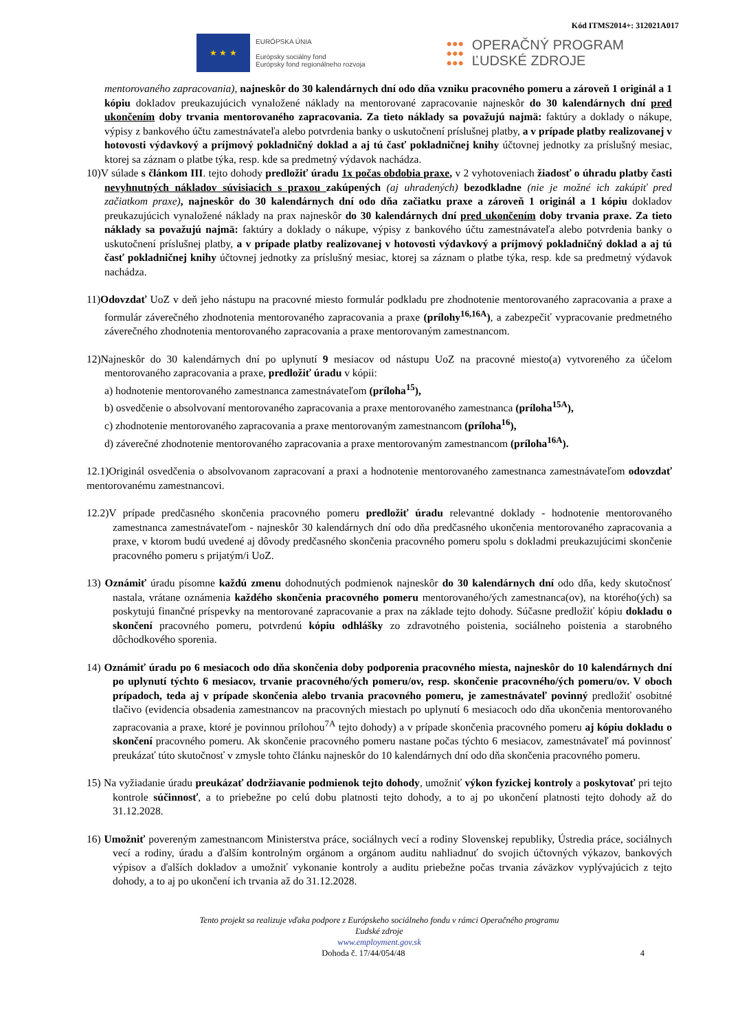Kód ITMS2014+: 312021A017
★ ★ ★
EURÓPSKA ÚNIA
Európsky sociálny fond
Európsky fond regionálneho rozvoja
●●●
●●●
●●●
OPERAČNÝ PROGRAM
ĽUDSKÉ ZDROJE
mentorovaného zapracovania), najneskôr do 30 kalendárnych dní odo dňa vzniku pracovného pomeru a zároveň 1 originál a 1 kópiu dokladov preukazujúcich vynaložené náklady na mentorované zapracovanie najneskôr do 30 kalendárnych dní pred ukončením doby trvania mentorovaného zapracovania. Za tieto náklady sa považujú najmä: faktúry a doklady o nákupe, výpisy z bankového účtu zamestnávateľa alebo potvrdenia banky o uskutočnení príslušnej platby, a v prípade platby realizovanej v hotovosti výdavkový a príjmový pokladničný doklad a aj tú časť pokladničnej knihy účtovnej jednotky za príslušný mesiac, ktorej sa záznam o platbe týka, resp. kde sa predmetný výdavok nachádza.
10)V súlade s článkom III. tejto dohody predložiť úradu 1x počas obdobia praxe, v 2 vyhotoveniach žiadosť o úhradu platby časti nevyhnutných nákladov súvisiacich s praxou zakúpených (aj uhradených) bezodkladne (nie je možné ich zakúpiť pred začiatkom praxe), najneskôr do 30 kalendárnych dní odo dňa začiatku praxe a zároveň 1 originál a 1 kópiu dokladov preukazujúcich vynaložené náklady na prax najneskôr do 30 kalendárnych dní pred ukončením doby trvania praxe. Za tieto náklady sa považujú najmä: faktúry a doklady o nákupe, výpisy z bankového účtu zamestnávateľa alebo potvrdenia banky o uskutočnení príslušnej platby, a v prípade platby realizovanej v hotovosti výdavkový a príjmový pokladničný doklad a aj tú časť pokladničnej knihy účtovnej jednotky za príslušný mesiac, ktorej sa záznam o platbe týka, resp. kde sa predmetný výdavok nachádza.
11)Odovzdať UoZ v deň jeho nástupu na pracovné miesto formulár podkladu pre zhodnotenie mentorovaného zapracovania a praxe a formulár záverečného zhodnotenia mentorovaného zapracovania a praxe (prílohy<sup>16,16A</sup>), a zabezpečiť vypracovanie predmetného záverečného zhodnotenia mentorovaného zapracovania a praxe mentorovaným zamestnancom.
12)Najneskôr do 30 kalendárnych dní po uplynutí 9 mesiacov od nástupu UoZ na pracovné miesto(a) vytvoreného za účelom mentorovaného zapracovania a praxe, predložiť úradu v kópii:
a) hodnotenie mentorovaného zamestnanca zamestnávateľom (príloha<sup>15</sup>),
b) osvedčenie o absolvovaní mentorovaného zapracovania a praxe mentorovaného zamestnanca (príloha<sup>15A</sup>),
c) zhodnotenie mentorovaného zapracovania a praxe mentorovaným zamestnancom (príloha<sup>16</sup>),
d) záverečné zhodnotenie mentorovaného zapracovania a praxe mentorovaným zamestnancom (príloha<sup>16A</sup>).
12.1)Originál osvedčenia o absolvovanom zapracovaní a praxi a hodnotenie mentorovaného zamestnanca zamestnávateľom odovzdať mentorovanému zamestnancovi.
12.2)V prípade predčasného skončenia pracovného pomeru predložiť úradu relevantné doklady - hodnotenie mentorovaného zamestnanca zamestnávateľom - najneskôr 30 kalendárnych dní odo dňa predčasného ukončenia mentorovaného zapracovania a praxe, v ktorom budú uvedené aj dôvody predčasného skončenia pracovného pomeru spolu s dokladmi preukazujúcimi skončenie pracovného pomeru s prijatým/i UoZ.
13) Oznámiť úradu písomne každú zmenu dohodnutých podmienok najneskôr do 30 kalendárnych dní odo dňa, kedy skutočnosť nastala, vrátane oznámenia každého skončenia pracovného pomeru mentorovaného/ých zamestnanca(ov), na ktorého(ých) sa poskytujú finančné príspevky na mentorované zapracovanie a prax na základe tejto dohody. Súčasne predložiť kópiu dokladu o skončení pracovného pomeru, potvrdenú kópiu odhlášky zo zdravotného poistenia, sociálneho poistenia a starobného dôchodkového sporenia.
14) Oznámiť úradu po 6 mesiacoch odo dňa skončenia doby podporenia pracovného miesta, najneskôr do 10 kalendárnych dní po uplynutí týchto 6 mesiacov, trvanie pracovného/ých pomeru/ov, resp. skončenie pracovného/ých pomeru/ov. V oboch prípadoch, teda aj v prípade skončenia alebo trvania pracovného pomeru, je zamestnávateľ povinný predložiť osobitné tlačivo (evidencia obsadenia zamestnancov na pracovných miestach po uplynutí 6 mesiacoch odo dňa ukončenia mentorovaného zapracovania a praxe, ktoré je povinnou prílohou<sup>7A</sup> tejto dohody) a v prípade skončenia pracovného pomeru aj kópiu dokladu o skončení pracovného pomeru. Ak skončenie pracovného pomeru nastane počas týchto 6 mesiacov, zamestnávateľ má povinnosť preukázať túto skutočnosť v zmysle tohto článku najneskôr do 10 kalendárnych dní odo dňa skončenia pracovného pomeru.
15) Na vyžiadanie úradu preukázať dodržiavanie podmienok tejto dohody, umožniť výkon fyzickej kontroly a poskytovať pri tejto kontrole súčinnosť, a to priebežne po celú dobu platnosti tejto dohody, a to aj po ukončení platnosti tejto dohody až do 31.12.2028.
16) Umožniť povereným zamestnancom Ministerstva práce, sociálnych vecí a rodiny Slovenskej republiky, Ústredia práce, sociálnych vecí a rodiny, úradu a ďalším kontrolným orgánom a orgánom auditu nahliadnuť do svojich účtovných výkazov, bankových výpisov a ďalších dokladov a umožniť vykonanie kontroly a auditu priebežne počas trvania záväzkov vyplývajúcich z tejto dohody, a to aj po ukončení ich trvania až do 31.12.2028.
Tento projekt sa realizuje vďaka podpore z Európskeho sociálneho fondu v rámci Operačného programu
Ľudské zdroje
www.employment.gov.sk
Dohoda č. 17/44/054/48 4